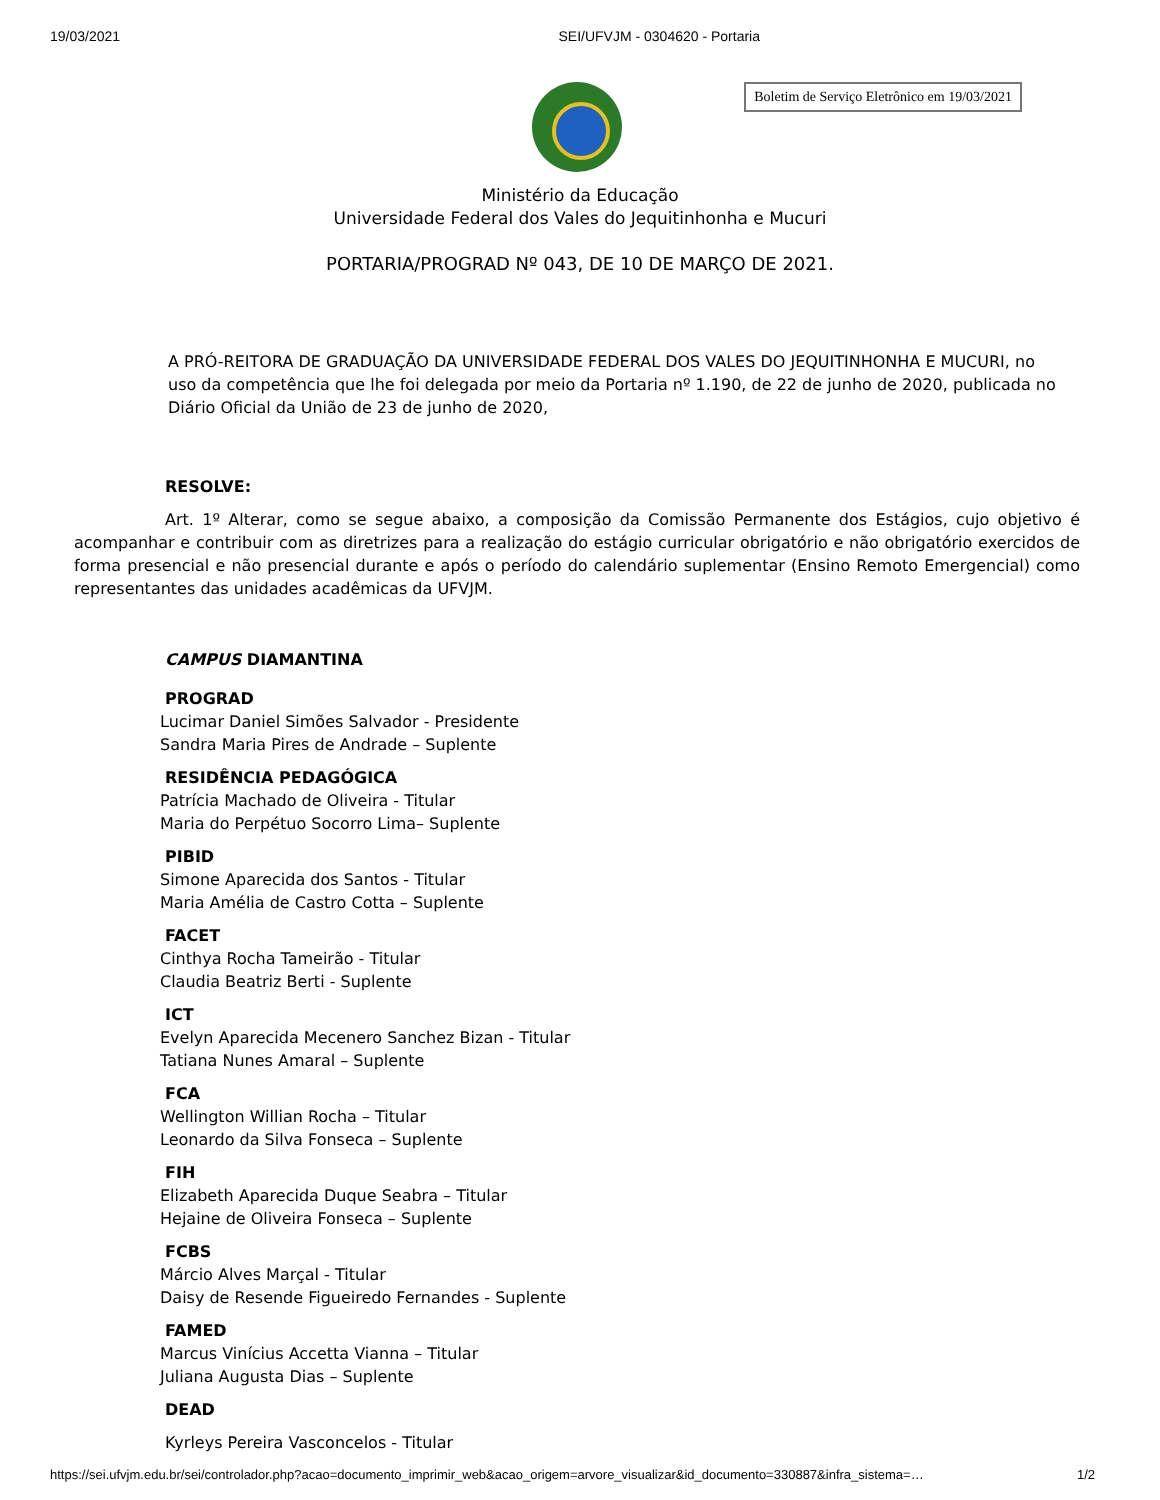19/03/2021 SEI/UFVJM - 0304620 - Portaria
Boletim de Serviço Eletrônico em 19/03/2021
Ministério da Educação
Universidade Federal dos Vales do Jequitinhonha e Mucuri
PORTARIA/PROGRAD Nº 043, DE 10 DE MARÇO DE 2021.
A PRÓ-REITORA DE GRADUAÇÃO DA UNIVERSIDADE FEDERAL DOS VALES DO JEQUITINHONHA E MUCURI, no uso da competência que lhe foi delegada por meio da Portaria nº 1.190, de 22 de junho de 2020, publicada no Diário Oficial da União de 23 de junho de 2020,
RESOLVE:
Art. 1º Alterar, como se segue abaixo, a composição da Comissão Permanente dos Estágios, cujo objetivo é acompanhar e contribuir com as diretrizes para a realização do estágio curricular obrigatório e não obrigatório exercidos de forma presencial e não presencial durante e após o período do calendário suplementar (Ensino Remoto Emergencial) como representantes das unidades acadêmicas da UFVJM.
CAMPUS DIAMANTINA
PROGRAD
Lucimar Daniel Simões Salvador - Presidente
Sandra Maria Pires de Andrade – Suplente
RESIDÊNCIA PEDAGÓGICA
Patrícia Machado de Oliveira - Titular
Maria do Perpétuo Socorro Lima– Suplente
PIBID
Simone Aparecida dos Santos - Titular
Maria Amélia de Castro Cotta – Suplente
FACET
Cinthya Rocha Tameirão - Titular
Claudia Beatriz Berti - Suplente
ICT
Evelyn Aparecida Mecenero Sanchez Bizan - Titular
Tatiana Nunes Amaral – Suplente
FCA
Wellington Willian Rocha – Titular
Leonardo da Silva Fonseca – Suplente
FIH
Elizabeth Aparecida Duque Seabra – Titular
Hejaine de Oliveira Fonseca – Suplente
FCBS
Márcio Alves Marçal - Titular
Daisy de Resende Figueiredo Fernandes - Suplente
FAMED
Marcus Vinícius Accetta Vianna – Titular
Juliana Augusta Dias – Suplente
DEAD
Kyrleys Pereira Vasconcelos - Titular
https://sei.ufvjm.edu.br/sei/controlador.php?acao=documento_imprimir_web&acao_origem=arvore_visualizar&id_documento=330887&infra_sistema=… 1/2